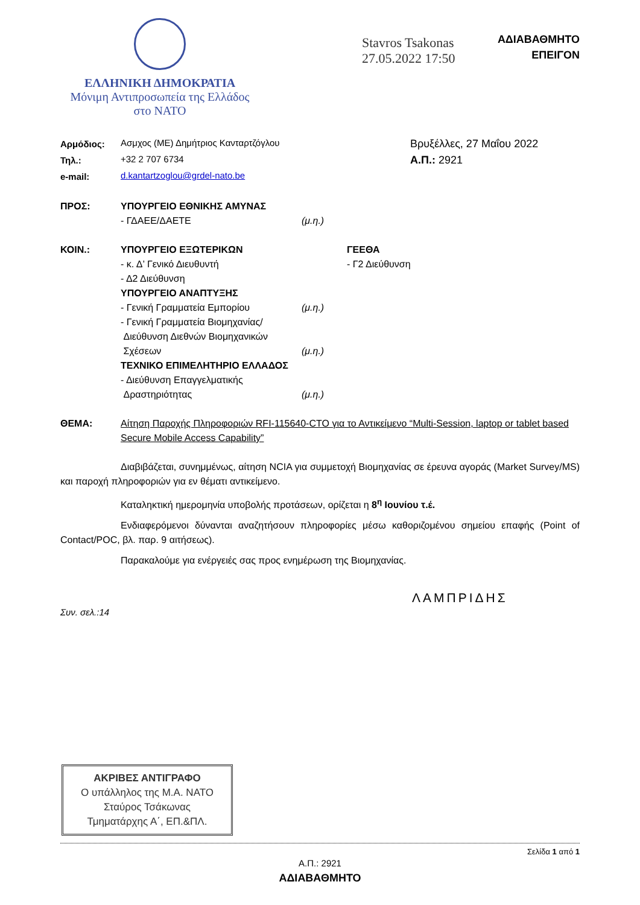ΕΛΛΗΝΙΚΗ ΔΗΜΟΚΡΑΤΙΑ
Μόνιμη Αντιπροσωπεία της Ελλάδος
στο ΝΑΤΟ
Stavros Tsakonas
27.05.2022 17:50
ΑΔΙΑΒΑΘΜΗΤΟ
ΕΠΕΙΓΟΝ
| Αρμόδιος: | Ασμχος (ΜΕ) Δημήτριος Κανταρτζόγλου |
| Τηλ.: | +32 2 707 6734 |
| e-mail: | d.kantartzoglou@grdel-nato.be |
Βρυξέλλες, 27 Μαΐου 2022
Α.Π.: 2921
| ΠΡΟΣ: | ΥΠΟΥΡΓΕΙΟ ΕΘΝΙΚΗΣ ΑΜΥΝΑΣ | | |
| | - ΓΔΑΕΕ/ΔΑΕΤΕ | (μ.η.) | |
| ΚΟΙΝ.: | ΥΠΟΥΡΓΕΙΟ ΕΞΩΤΕΡΙΚΩΝ | | ΓΕΕΘΑ |
| | - κ. Δ’ Γενικό Διευθυντή | | - Γ2 Διεύθυνση |
| | - Δ2 Διεύθυνση | | |
| | ΥΠΟΥΡΓΕΙΟ ΑΝΑΠΤΥΞΗΣ | | |
| | - Γενική Γραμματεία Εμπορίου | (μ.η.) | |
| | - Γενική Γραμματεία Βιομηχανίας/ Διεύθυνση Διεθνών Βιομηχανικών Σχέσεων | (μ.η.) | |
| | ΤΕΧΝΙΚΟ ΕΠΙΜΕΛΗΤΗΡΙΟ ΕΛΛΑΔΟΣ | | |
| | - Διεύθυνση Επαγγελματικής Δραστηριότητας | (μ.η.) | |
| ΘΕΜΑ: | Αίτηση Παροχής Πληροφοριών RFI-115640-CTO για το Αντικείμενο “Multi-Session, laptop or tablet based Secure Mobile Access Capability” |
Διαβιβάζεται, συνημμένως, αίτηση NCIA για συμμετοχή Βιομηχανίας σε έρευνα αγοράς (Market Survey/MS) και παροχή πληροφοριών για εν θέματι αντικείμενο.
Καταληκτική ημερομηνία υποβολής προτάσεων, ορίζεται η 8<sup>η</sup> Ιουνίου τ.έ.
Ενδιαφερόμενοι δύνανται αναζητήσουν πληροφορίες μέσω καθοριζομένου σημείου επαφής (Point of Contact/POC, βλ. παρ. 9 αιτήσεως).
Παρακαλούμε για ενέργειές σας προς ενημέρωση της Βιομηχανίας.
ΛΑΜΠΡΙΔΗΣ
Συν. σελ.:14
ΑΚΡΙΒΕΣ ΑΝΤΙΓΡΑΦΟ
Ο υπάλληλος της Μ.Α. ΝΑΤΟ
Σταύρος Τσάκωνας
Τμηματάρχης Α΄, ΕΠ.&ΠΛ.
Σελίδα 1 από 1
Α.Π.: 2921
ΑΔΙΑΒΑΘΜΗΤΟ